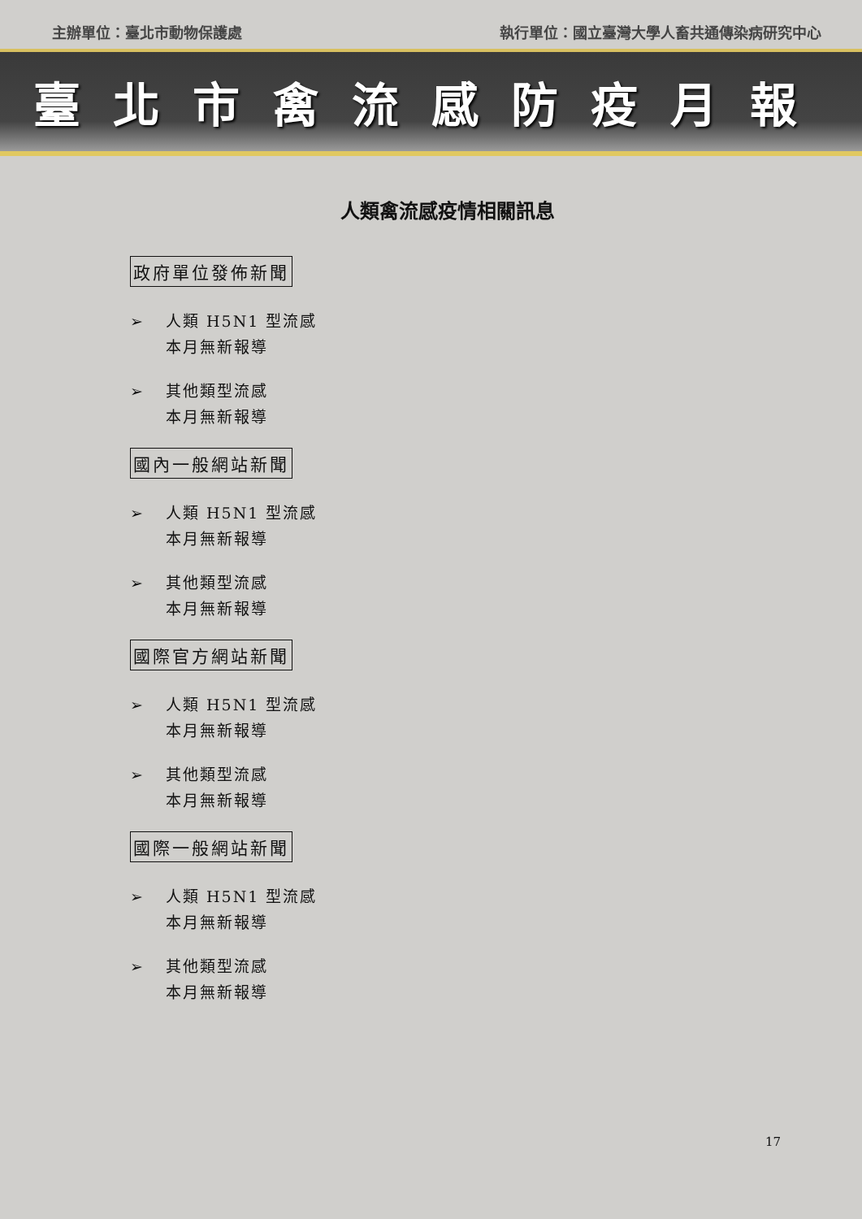主辦單位：臺北市動物保護處 執行單位：國立臺灣大學人畜共通傳染病研究中心
臺北市禽流感防疫月報
人類禽流感疫情相關訊息
政府單位發佈新聞
➢ 人類 H5N1 型流感
本月無新報導
➢ 其他類型流感
本月無新報導
國內一般網站新聞
➢ 人類 H5N1 型流感
本月無新報導
➢ 其他類型流感
本月無新報導
國際官方網站新聞
➢ 人類 H5N1 型流感
本月無新報導
➢ 其他類型流感
本月無新報導
國際一般網站新聞
➢ 人類 H5N1 型流感
本月無新報導
➢ 其他類型流感
本月無新報導
17